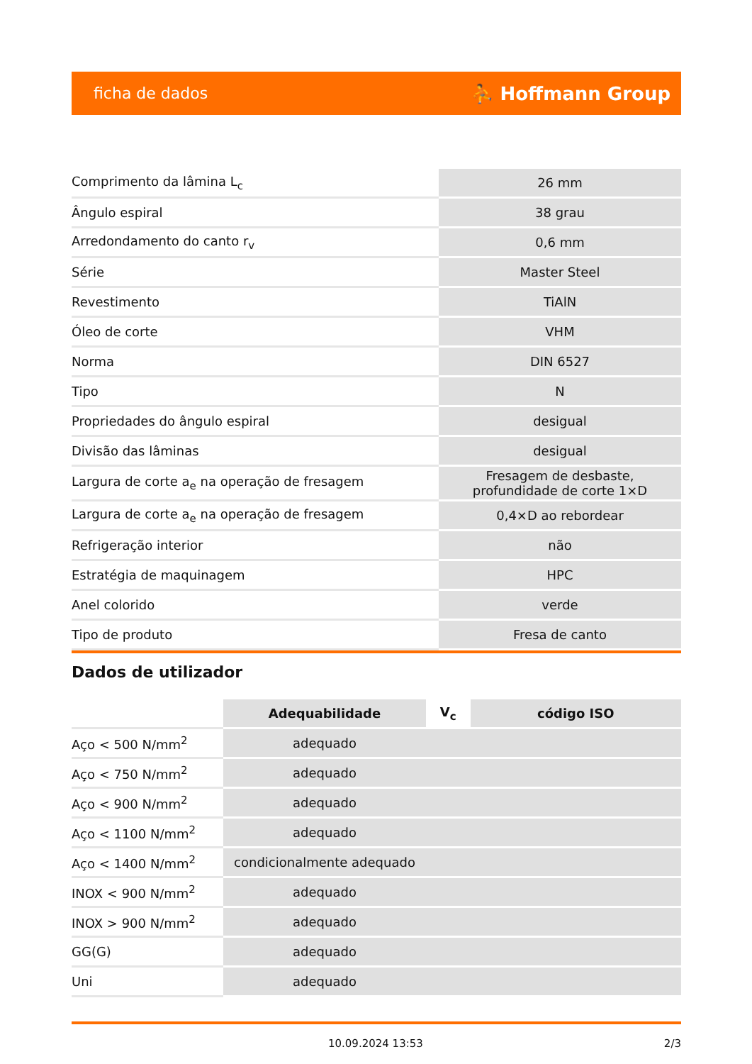ficha de dados ⛹ Hoffmann Group
| Comprimento da lâmina L<sub>c</sub> | 26 mm |
| Ângulo espiral | 38 grau |
| Arredondamento do canto r<sub>v</sub> | 0,6 mm |
| Série | Master Steel |
| Revestimento | TiAlN |
| Óleo de corte | VHM |
| Norma | DIN 6527 |
| Tipo | N |
| Propriedades do ângulo espiral | desigual |
| Divisão das lâminas | desigual |
| Largura de corte a<sub>e</sub> na operação de fresagem | Fresagem de desbaste, profundidade de corte 1×D |
| Largura de corte a<sub>e</sub> na operação de fresagem | 0,4×D ao rebordear |
| Refrigeração interior | não |
| Estratégia de maquinagem | HPC |
| Anel colorido | verde |
| Tipo de produto | Fresa de canto |
Dados de utilizador
| | Adequabilidade | V<sub>c</sub> | código ISO |
| --- | --- | --- | --- |
| Aço < 500 N/mm<sup>2</sup> | adequado | | |
| Aço < 750 N/mm<sup>2</sup> | adequado | | |
| Aço < 900 N/mm<sup>2</sup> | adequado | | |
| Aço < 1100 N/mm<sup>2</sup> | adequado | | |
| Aço < 1400 N/mm<sup>2</sup> | condicionalmente adequado | | |
| INOX < 900 N/mm<sup>2</sup> | adequado | | |
| INOX > 900 N/mm<sup>2</sup> | adequado | | |
| GG(G) | adequado | | |
| Uni | adequado | | |
10.09.2024 13:53 2/3